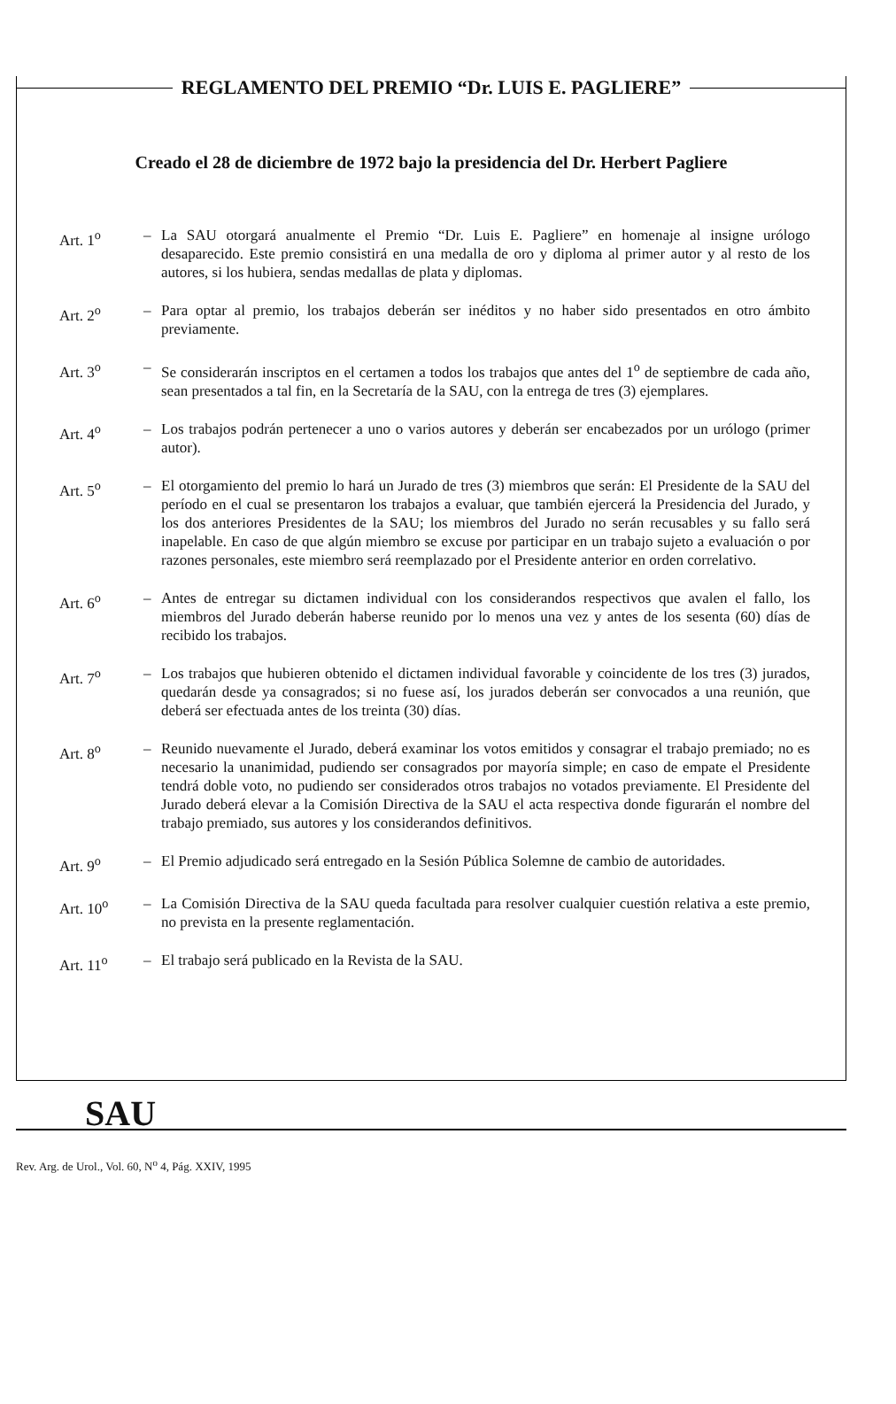REGLAMENTO DEL PREMIO “Dr. LUIS E. PAGLIERE”
Creado el 28 de diciembre de 1972 bajo la presidencia del Dr. Herbert Pagliere
Art. 1<sup>o</sup> – La SAU otorgará anualmente el Premio “Dr. Luis E. Pagliere” en homenaje al insigne urólogo desaparecido. Este premio consistirá en una medalla de oro y diploma al primer autor y al resto de los autores, si los hubiera, sendas medallas de plata y diplomas.
Art. 2<sup>o</sup> – Para optar al premio, los trabajos deberán ser inéditos y no haber sido presentados en otro ámbito previamente.
Art. 3<sup>o</sup> – Se considerarán inscriptos en el certamen a todos los trabajos que antes del 1<sup>o</sup> de septiembre de cada año, sean presentados a tal fin, en la Secretaría de la SAU, con la entrega de tres (3) ejemplares.
Art. 4<sup>o</sup> – Los trabajos podrán pertenecer a uno o varios autores y deberán ser encabezados por un urólogo (primer autor).
Art. 5<sup>o</sup> – El otorgamiento del premio lo hará un Jurado de tres (3) miembros que serán: El Presidente de la SAU del período en el cual se presentaron los trabajos a evaluar, que también ejercerá la Presidencia del Jurado, y los dos anteriores Presidentes de la SAU; los miembros del Jurado no serán recusables y su fallo será inapelable. En caso de que algún miembro se excuse por participar en un trabajo sujeto a evaluación o por razones personales, este miembro será reemplazado por el Presidente anterior en orden correlativo.
Art. 6<sup>o</sup> – Antes de entregar su dictamen individual con los considerandos respectivos que avalen el fallo, los miembros del Jurado deberán haberse reunido por lo menos una vez y antes de los sesenta (60) días de recibido los trabajos.
Art. 7<sup>o</sup> – Los trabajos que hubieren obtenido el dictamen individual favorable y coincidente de los tres (3) jurados, quedarán desde ya consagrados; si no fuese así, los jurados deberán ser convocados a una reunión, que deberá ser efectuada antes de los treinta (30) días.
Art. 8<sup>o</sup> – Reunido nuevamente el Jurado, deberá examinar los votos emitidos y consagrar el trabajo premiado; no es necesario la unanimidad, pudiendo ser consagrados por mayoría simple; en caso de empate el Presidente tendrá doble voto, no pudiendo ser considerados otros trabajos no votados previamente. El Presidente del Jurado deberá elevar a la Comisión Directiva de la SAU el acta respectiva donde figurarán el nombre del trabajo premiado, sus autores y los considerandos definitivos.
Art. 9<sup>o</sup> – El Premio adjudicado será entregado en la Sesión Pública Solemne de cambio de autoridades.
Art. 10<sup>o</sup> – La Comisión Directiva de la SAU queda facultada para resolver cualquier cuestión relativa a este premio, no prevista en la presente reglamentación.
Art. 11<sup>o</sup> – El trabajo será publicado en la Revista de la SAU.
SAU
Rev. Arg. de Urol., Vol. 60, N<sup>o</sup> 4, Pág. XXIV, 1995